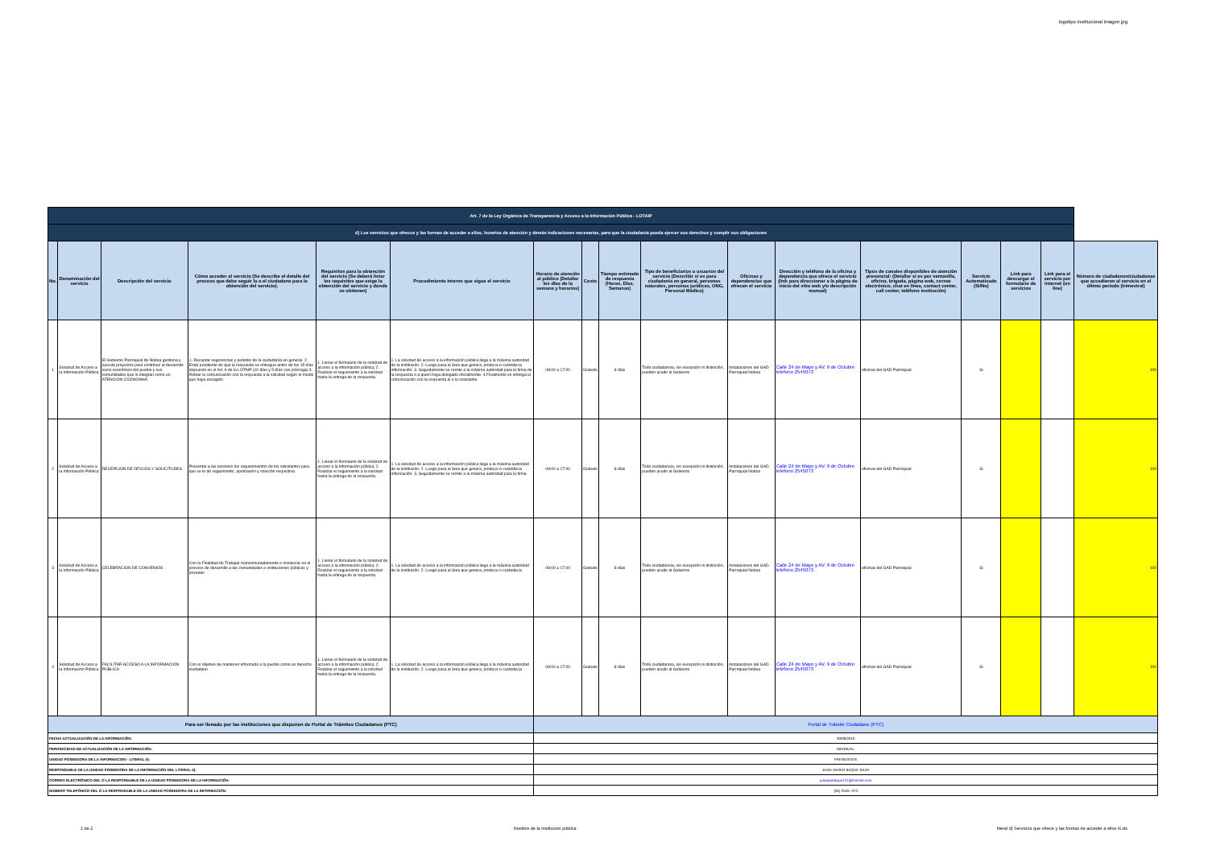logotipo institucional imagen jpg
| Art. 7 de la Ley Orgánica de Transparencia y Acceso a la Información Pública - LOTAIP | | | | | | | | | | | | | | | | |
| d) Los servicios que ofrecce y las formas de acceder a ellos, horarios de atención y demás indicaciones necesarias, para que la ciudadanía pueda ejercer sus derechos y cumplir sus obligaciones | | | | | | | | | | | | | | | | |
| No. | Denominación del servicio | Descripción del servicio | Cómo acceder al servicio (Se describe el detalle del proceso que debe seguir la o el ciudadano para la obtención del servicio). | Requisitos para la obtención del servicio (Se deberá listar los requisitos que exige la obtención del servicio y donde se obtienen) | Procedimiento interno que sigue el servicio | Horario de atención al público (Detallar los días de la semana y horarios) | Costo | Tiempo estimado de respuesta (Horas, Días, Semanas) | Tipo de beneficiarios o usuarios del servicio (Describir si es para ciudadanía en general, personas naturales, personas jurídicas, ONG, Personal Médico) | Oficinas y dependencias que ofrecen el servicio | Dirección y teléfono de la oficina y dependencia que ofrece el servicio (link para direccionar a la página de inicio del sitio web y/o descripción manual) | Tipos de canales disponibles de atención presencial: (Detallar si es por ventanilla, oficina, brigada, página web, correo electrónico, chat en línea, contact center, call center, teléfono institución) | Servicio Automatizado (Si/No) | Link para descargar el formulario de servicios | Link para el servicio por internet (on line) | Número de ciudadanos/ciudadanas que accedieron al servicio en el último período (trimestral) |
| 1 | Solicitud de Acceso a la Información Pública | El Gobierno Parroquial de Noboa gestiona y ejecuta proyectos para contribuir al desarrollo socio económico del pueblo y sus comunidades que lo integran como es: ATENCION CIUDADANA | 1.-Receptar sugerencias y pedidos de la ciudadanía en general. 2. Estar pendiente de que la respuesta se entregue antes de los 15 días dispuesto en el Art. 9 de la LOTAIP (10 días y 5 días con prórroga) 3. Retirar la comunicación con la respuesta a la solicitud según el medio que haya escogido | 1. Llenar el formulario de la solicitud de acceso a la información pública; 2. Realizar el seguimiento a la solicitud hasta la entrega de la respuesta. | 1. La solicitud de acceso a la información pública llega a la máxima autoridad de la institución. 2. Luego pasa al área que genera, produce o custodia la información. 3. Seguidamente se remite a la máxima autoridad para la firma de la respuesta o a quien haya delegado oficialmente. 4.Finalmente se entrega la comunicación con la respuesta al o la solicitante | 08:00 a 17:00 | Gratuito | 8 días | Todo ciudadano/a, sin excepción ni distinción, pueden acudir al Gobierno | Instalaciones del GAD Parroquial Noboa | Calle 24 de Mayo y AV. 9 de Octubre telefono 2545073 | oficinas del GAD Parroquial | Si | | | 100 |
| 2 | Solicitud de Acceso a la Información Pública | RECEPCION DE OFICIOS Y SOLICITUDES | Presentar a las sesiones los requerimientos de los solicitantes para que se le dé seguimiento, aprobación y solución respectiva. | 1. Llenar el formulario de la solicitud de acceso a la información pública; 2. Realizar el seguimiento a la solicitud hasta la entrega de la respuesta. | 1. La solicitud de acceso a la información pública llega a la máxima autoridad de la institución. 2. Luego pasa al área que genera, produce o custodia la información. 3. Seguidamente se remite a la máxima autoridad para la firma | 08:00 a 17:00 | Gratuito | 8 días | Todo ciudadano/a, sin excepción ni distinción, pueden acudir al Gobierno | Instalaciones del GAD Parroquial Noboa | Calle 24 de Mayo y AV. 9 de Octubre telefono 2545073 | oficinas del GAD Parroquial | Si | | | 100 |
| 3 | Solicitud de Acceso a la Información Pública | CELEBRACION DE CONVENIOS | Con la Finalidad de Trabajar mancomunadamente e involucrar en el proceso de desarrollo a las comunidades e instituciones públicas y privadas. | 1. Llenar el formulario de la solicitud de acceso a la información pública; 2. Realizar el seguimiento a la solicitud hasta la entrega de la respuesta. | 1. La solicitud de acceso a la información pública llega a la máxima autoridad de la institución. 2. Luego pasa al área que genera, produce o custodia la | 08:00 a 17:00 | Gratuito | 8 días | Todo ciudadano/a, sin excepción ni distinción, pueden acudir al Gobierno | Instalaciones del GAD Parroquial Noboa | Calle 24 de Mayo y AV. 9 de Octubre telefono 2545073 | oficinas del GAD Parroquial | Si | | | 100 |
| 4 | Solicitud de Acceso a la Información Pública | FACILITAR ACCESO A LA INFORMACION PUBLICA | Con el objetivo de mantener informado a la pueblo como un derecho ciudadano | 1. Llenar el formulario de la solicitud de acceso a la información pública; 2. Realizar el seguimiento a la solicitud hasta la entrega de la respuesta. | 1. La solicitud de acceso a la información pública llega a la máxima autoridad de la institución. 2. Luego pasa al área que genera, produce o custodia la | 08:00 a 17:00 | Gratuito | 8 días | Todo ciudadano/a, sin excepción ni distinción, pueden acudir al Gobierno | Instalaciones del GAD Parroquial Noboa | Calle 24 de Mayo y AV. 9 de Octubre telefono 2545073 | oficinas del GAD Parroquial | Si | | | 100 |
| Para ser llenado por las instituciones que disponen de Portal de Trámites Ciudadanos (PTC) | | | | | | Portal de Trámite Ciudadano (PTC) | | | | | | | | | | |
| FECHA ACTUALIZACIÓN DE LA INFORMACIÓN: | | | | | | 30/09/2016 | | | | | | | | | | |
| PERIODICIDAD DE ACTUALIZACIÓN DE LA INFORMACIÓN: | | | | | | MENSUAL | | | | | | | | | | |
| UNIDAD POSEEDORA DE LA INFORMACION - LITERAL d): | | | | | | PRESIDENTE | | | | | | | | | | |
| RESPONSABLE DE LA UNIDAD POSEEDORA DE LA INFORMACIÓN DEL LITERAL d): | | | | | | JUAN JAVIER BAQUE SILVA | | | | | | | | | | |
| CORREO ELECTRÓNICO DEL O LA RESPONSABLE DE LA UNIDAD POSEEDORA DE LA INFORMACIÓN: | | | | | | juanjavibaque121@hotmail.com | | | | | | | | | | |
| NÚMERO TELEFÓNICO DEL O LA RESPONSABLE DE LA UNIDAD POSEEDORA DE LA INFORMACIÓN: | | | | | | (05) 2545- 073 | | | | | | | | | | |
1 de 2 Nombre de la institución pública literal d) Servicios que ofrece y las formas de acceder a ellos N.xls